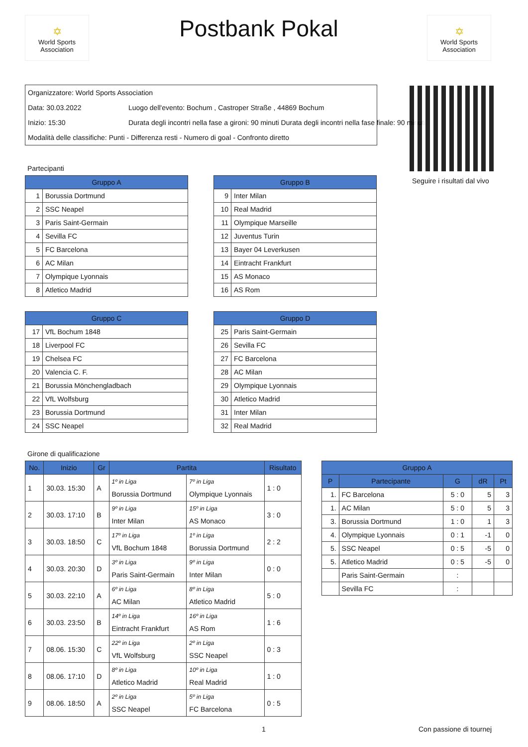✡
World Sports Association
Postbank Pokal
✡
World Sports Association
Organizzatore: World Sports Association
Data: 30.03.2022 Luogo dell'evento: Bochum , Castroper Straße , 44869 Bochum
Inizio: 15:30 Durata degli incontri nella fase a gironi: 90 minuti Durata degli incontri nella fase finale: 90 minuti
Modalità delle classifiche: Punti - Differenza resti - Numero di goal - Confronto diretto
Seguire i risultati dal vivo
Partecipanti
| Gruppo A | |
| --- | --- |
| 1 | Borussia Dortmund |
| 2 | SSC Neapel |
| 3 | Paris Saint-Germain |
| 4 | Sevilla FC |
| 5 | FC Barcelona |
| 6 | AC Milan |
| 7 | Olympique Lyonnais |
| 8 | Atletico Madrid |
| Gruppo B | |
| --- | --- |
| 9 | Inter Milan |
| 10 | Real Madrid |
| 11 | Olympique Marseille |
| 12 | Juventus Turin |
| 13 | Bayer 04 Leverkusen |
| 14 | Eintracht Frankfurt |
| 15 | AS Monaco |
| 16 | AS Rom |
| Gruppo C | |
| --- | --- |
| 17 | VfL Bochum 1848 |
| 18 | Liverpool FC |
| 19 | Chelsea FC |
| 20 | Valencia C. F. |
| 21 | Borussia Mönchengladbach |
| 22 | VfL Wolfsburg |
| 23 | Borussia Dortmund |
| 24 | SSC Neapel |
| Gruppo D | |
| --- | --- |
| 25 | Paris Saint-Germain |
| 26 | Sevilla FC |
| 27 | FC Barcelona |
| 28 | AC Milan |
| 29 | Olympique Lyonnais |
| 30 | Atletico Madrid |
| 31 | Inter Milan |
| 32 | Real Madrid |
Girone di qualificazione
| No. | Inizio | Gr | Partita | | Risultato |
| --- | --- | --- | --- | --- | --- |
| 1 | 30.03. 15:30 | A | 1º in Liga Borussia Dortmund | 7º in Liga Olympique Lyonnais | 1 : 0 |
| 2 | 30.03. 17:10 | B | 9º in Liga Inter Milan | 15º in Liga AS Monaco | 3 : 0 |
| 3 | 30.03. 18:50 | C | 17º in Liga VfL Bochum 1848 | 1º in Liga Borussia Dortmund | 2 : 2 |
| 4 | 30.03. 20:30 | D | 3º in Liga Paris Saint-Germain | 9º in Liga Inter Milan | 0 : 0 |
| 5 | 30.03. 22:10 | A | 6º in Liga AC Milan | 8º in Liga Atletico Madrid | 5 : 0 |
| 6 | 30.03. 23:50 | B | 14º in Liga Eintracht Frankfurt | 16º in Liga AS Rom | 1 : 6 |
| 7 | 08.06. 15:30 | C | 22º in Liga VfL Wolfsburg | 2º in Liga SSC Neapel | 0 : 3 |
| 8 | 08.06. 17:10 | D | 8º in Liga Atletico Madrid | 10º in Liga Real Madrid | 1 : 0 |
| 9 | 08.06. 18:50 | A | 2º in Liga SSC Neapel | 5º in Liga FC Barcelona | 0 : 5 |
| Gruppo A | | | | |
| --- | --- | --- | --- | --- |
| P | Partecipante | G | dR | Pt |
| 1. | FC Barcelona | 5 : 0 | 5 | 3 |
| 1. | AC Milan | 5 : 0 | 5 | 3 |
| 3. | Borussia Dortmund | 1 : 0 | 1 | 3 |
| 4. | Olympique Lyonnais | 0 : 1 | -1 | 0 |
| 5. | SSC Neapel | 0 : 5 | -5 | 0 |
| 5. | Atletico Madrid | 0 : 5 | -5 | 0 |
| | Paris Saint-Germain | : | | |
| | Sevilla FC | : | | |
1 Con passione di tournej